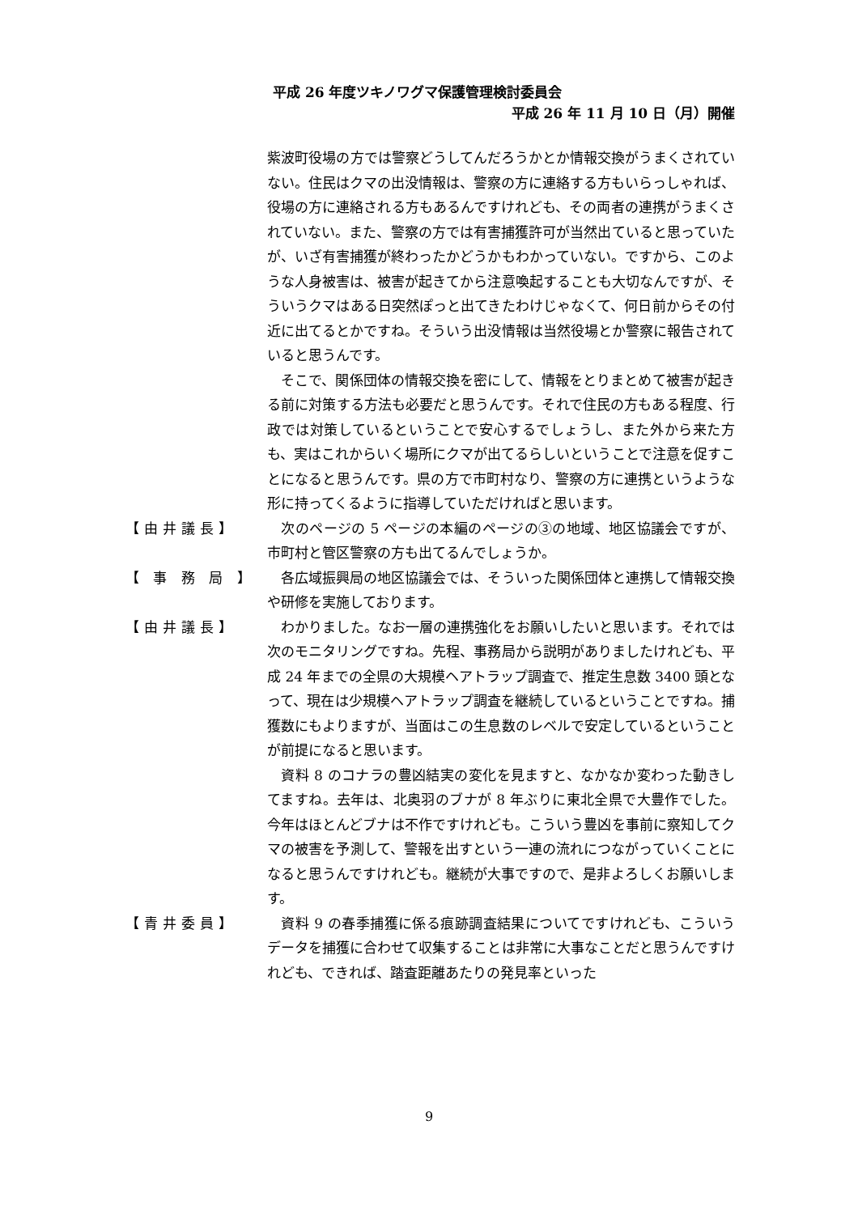平成 26 年度ツキノワグマ保護管理検討委員会
平成 26 年 11 月 10 日（月）開催
紫波町役場の方では警察どうしてんだろうかとか情報交換がうまくされていない。住民はクマの出没情報は、警察の方に連絡する方もいらっしゃれば、役場の方に連絡される方もあるんですけれども、その両者の連携がうまくされていない。また、警察の方では有害捕獲許可が当然出ていると思っていたが、いざ有害捕獲が終わったかどうかもわかっていない。ですから、このような人身被害は、被害が起きてから注意喚起することも大切なんですが、そういうクマはある日突然ぽっと出てきたわけじゃなくて、何日前からその付近に出てるとかですね。そういう出没情報は当然役場とか警察に報告されていると思うんです。
　そこで、関係団体の情報交換を密にして、情報をとりまとめて被害が起きる前に対策する方法も必要だと思うんです。それで住民の方もある程度、行政では対策しているということで安心するでしょうし、また外から来た方も、実はこれからいく場所にクマが出てるらしいということで注意を促すことになると思うんです。県の方で市町村なり、警察の方に連携というような形に持ってくるように指導していただければと思います。
【由井議長】 　次のページの 5 ページの本編のページの③の地域、地区協議会ですが、市町村と管区警察の方も出てるんでしょうか。
【 事 務 局 】
　各広域振興局の地区協議会では、そういった関係団体と連携して情報交換や研修を実施しております。
【由井議長】 　わかりました。なお一層の連携強化をお願いしたいと思います。それでは次のモニタリングですね。先程、事務局から説明がありましたけれども、平成 24 年までの全県の大規模ヘアトラップ調査で、推定生息数 3400 頭となって、現在は少規模ヘアトラップ調査を継続しているということですね。捕獲数にもよりますが、当面はこの生息数のレベルで安定しているということが前提になると思います。
　資料 8 のコナラの豊凶結実の変化を見ますと、なかなか変わった動きしてますね。去年は、北奥羽のブナが 8 年ぶりに東北全県で大豊作でした。今年はほとんどブナは不作ですけれども。こういう豊凶を事前に察知してクマの被害を予測して、警報を出すという一連の流れにつながっていくことになると思うんですけれども。継続が大事ですので、是非よろしくお願いします。
【青井委員】 　資料 9 の春季捕獲に係る痕跡調査結果についてですけれども、こういうデータを捕獲に合わせて収集することは非常に大事なことだと思うんですけれども、できれば、踏査距離あたりの発見率といった
9